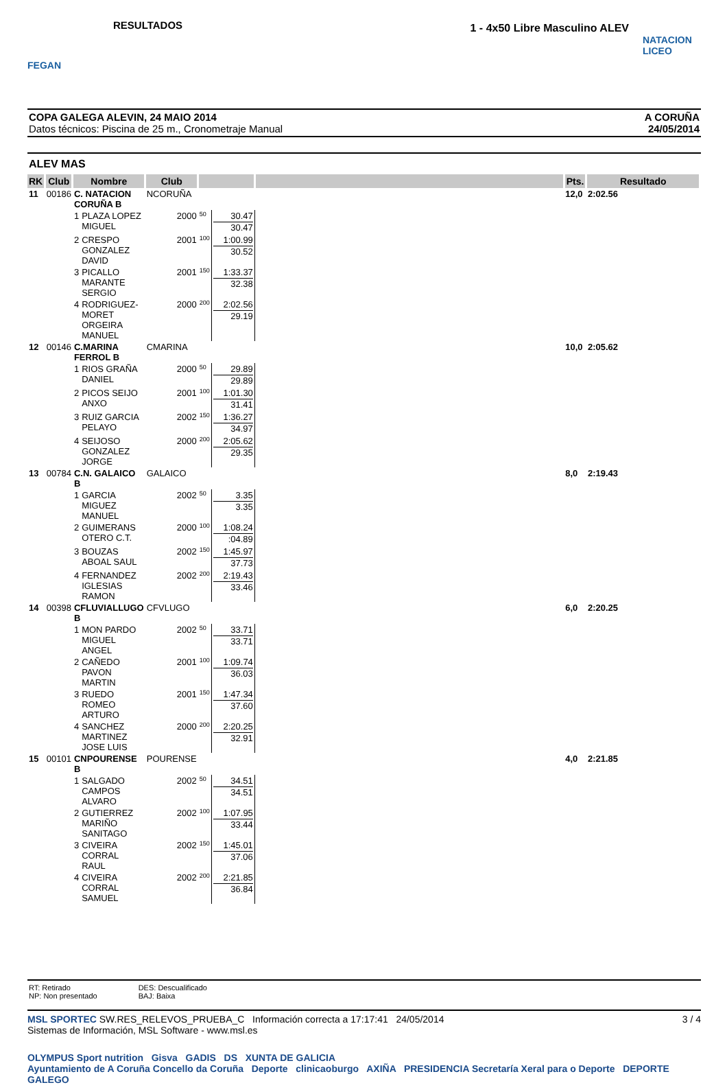FEGAN
RESULTADOS
1 - 4x50 Libre Masculino ALEV
NATACION LICEO
COPA GALEGA ALEVIN, 24 MAIO 2014
Datos técnicos: Piscina de 25 m., Cronometraje Manual
A CORUÑA
24/05/2014
ALEV MAS
| RK | Club | Nombre | | Club | | | | | Pts. | Resultado |
| --- | --- | --- | --- | --- | --- | --- | --- | --- | --- | --- |
| 11 | 00186 | C. NATACION CORUÑA B | | NCORUÑA | | | | | 12,0 | 2:02.56 |
| | | 1 | PLAZA LOPEZ MIGUEL | 2000 | 50 | 30.47 30.47 | | | | |
| | | 2 | CRESPO GONZALEZ DAVID | 2001 | 100 | 1:00.99 30.52 | | | | |
| | | 3 | PICALLO MARANTE SERGIO | 2001 | 150 | 1:33.37 32.38 | | | | |
| | | 4 | RODRIGUEZ-MORET ORGEIRA MANUEL | 2000 | 200 | 2:02.56 29.19 | | | | |
| 12 | 00146 | C.MARINA FERROL B | | CMARINA | | | | | 10,0 | 2:05.62 |
| | | 1 | RIOS GRAÑA DANIEL | 2000 | 50 | 29.89 29.89 | | | | |
| | | 2 | PICOS SEIJO ANXO | 2001 | 100 | 1:01.30 31.41 | | | | |
| | | 3 | RUIZ GARCIA PELAYO | 2002 | 150 | 1:36.27 34.97 | | | | |
| | | 4 | SEIJOSO GONZALEZ JORGE | 2000 | 200 | 2:05.62 29.35 | | | | |
| 13 | 00784 | C.N. GALAICO B | | GALAICO | | | | | 8,0 | 2:19.43 |
| | | 1 | GARCIA MIGUEZ MANUEL | 2002 | 50 | 3.35 3.35 | | | | |
| | | 2 | GUIMERANS OTERO C.T. | 2000 | 100 | 1:08.24 :04.89 | | | | |
| | | 3 | BOUZAS ABOAL SAUL | 2002 | 150 | 1:45.97 37.73 | | | | |
| | | 4 | FERNANDEZ IGLESIAS RAMON | 2002 | 200 | 2:19.43 33.46 | | | | |
| 14 | 00398 | CFLUVIALLUGO B | | CFVLUGO | | | | | 6,0 | 2:20.25 |
| | | 1 | MON PARDO MIGUEL ANGEL | 2002 | 50 | 33.71 33.71 | | | | |
| | | 2 | CAÑEDO PAVON MARTIN | 2001 | 100 | 1:09.74 36.03 | | | | |
| | | 3 | RUEDO ROMEO ARTURO | 2001 | 150 | 1:47.34 37.60 | | | | |
| | | 4 | SANCHEZ MARTINEZ JOSE LUIS | 2000 | 200 | 2:20.25 32.91 | | | | |
| 15 | 00101 | CNPOURENSE B | | POURENSE | | | | | 4,0 | 2:21.85 |
| | | 1 | SALGADO CAMPOS ALVARO | 2002 | 50 | 34.51 34.51 | | | | |
| | | 2 | GUTIERREZ MARIÑO SANITAGO | 2002 | 100 | 1:07.95 33.44 | | | | |
| | | 3 | CIVEIRA CORRAL RAUL | 2002 | 150 | 1:45.01 37.06 | | | | |
| | | 4 | CIVEIRA CORRAL SAMUEL | 2002 | 200 | 2:21.85 36.84 | | | | |
RT: Retirado
NP: Non presentado
DES: Descualificado
BAJ: Baixa
MSL SPORTEC SW.RES_RELEVOS_PRUEBA_C Información correcta a 17:17:41 24/05/2014
Sistemas de Información, MSL Software - www.msl.es
3 / 4
OLYMPUS Sport nutrition Gisva GADIS DS XUNTA DE GALICIA
Ayuntamiento de A Coruña Concello da Coruña Deporte clinicaoburgo AXIÑA PRESIDENCIA Secretaría Xeral para o Deporte DEPORTE GALEGO